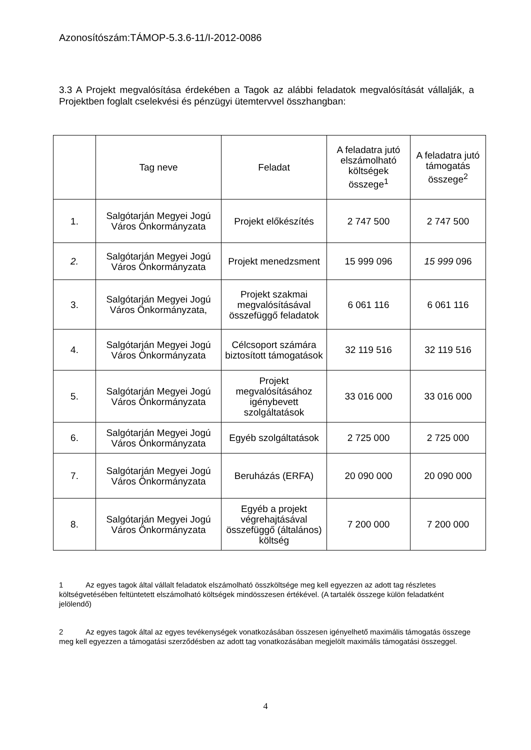Azonosítószám:TÁMOP-5.3.6-11/I-2012-0086
3.3 A Projekt megvalósítása érdekében a Tagok az alábbi feladatok megvalósítását vállalják, a Projektben foglalt cselekvési és pénzügyi ütemtervvel összhangban:
| | Tag neve | Feladat | A feladatra jutó elszámolható költségek összege<sup>1</sup> | A feladatra jutó támogatás összege<sup>2</sup> |
| --- | --- | --- | --- | --- |
| 1. | Salgótarján Megyei Jogú Város Önkormányzata | Projekt előkészítés | 2 747 500 | 2 747 500 |
| 2. | Salgótarján Megyei Jogú Város Önkormányzata | Projekt menedzsment | 15 999 096 | 15 999 096 |
| 3. | Salgótarján Megyei Jogú Város Önkormányzata, | Projekt szakmai megvalósításával összefüggő feladatok | 6 061 116 | 6 061 116 |
| 4. | Salgótarján Megyei Jogú Város Önkormányzata | Célcsoport számára biztosított támogatások | 32 119 516 | 32 119 516 |
| 5. | Salgótarján Megyei Jogú Város Önkormányzata | Projekt megvalósításához igénybevett szolgáltatások | 33 016 000 | 33 016 000 |
| 6. | Salgótarján Megyei Jogú Város Önkormányzata | Egyéb szolgáltatások | 2 725 000 | 2 725 000 |
| 7. | Salgótarján Megyei Jogú Város Önkormányzata | Beruházás (ERFA) | 20 090 000 | 20 090 000 |
| 8. | Salgótarján Megyei Jogú Város Önkormányzata | Egyéb a projekt végrehajtásával összefüggő (általános) költség | 7 200 000 | 7 200 000 |
1 Az egyes tagok által vállalt feladatok elszámolható összköltsége meg kell egyezzen az adott tag részletes költségvetésében feltüntetett elszámolható költségek mindösszesen értékével. (A tartalék összege külön feladatként jelölendő)
2 Az egyes tagok által az egyes tevékenységek vonatkozásában összesen igényelhető maximális támogatás összege meg kell egyezzen a támogatási szerződésben az adott tag vonatkozásában megjelölt maximális támogatási összeggel.
4